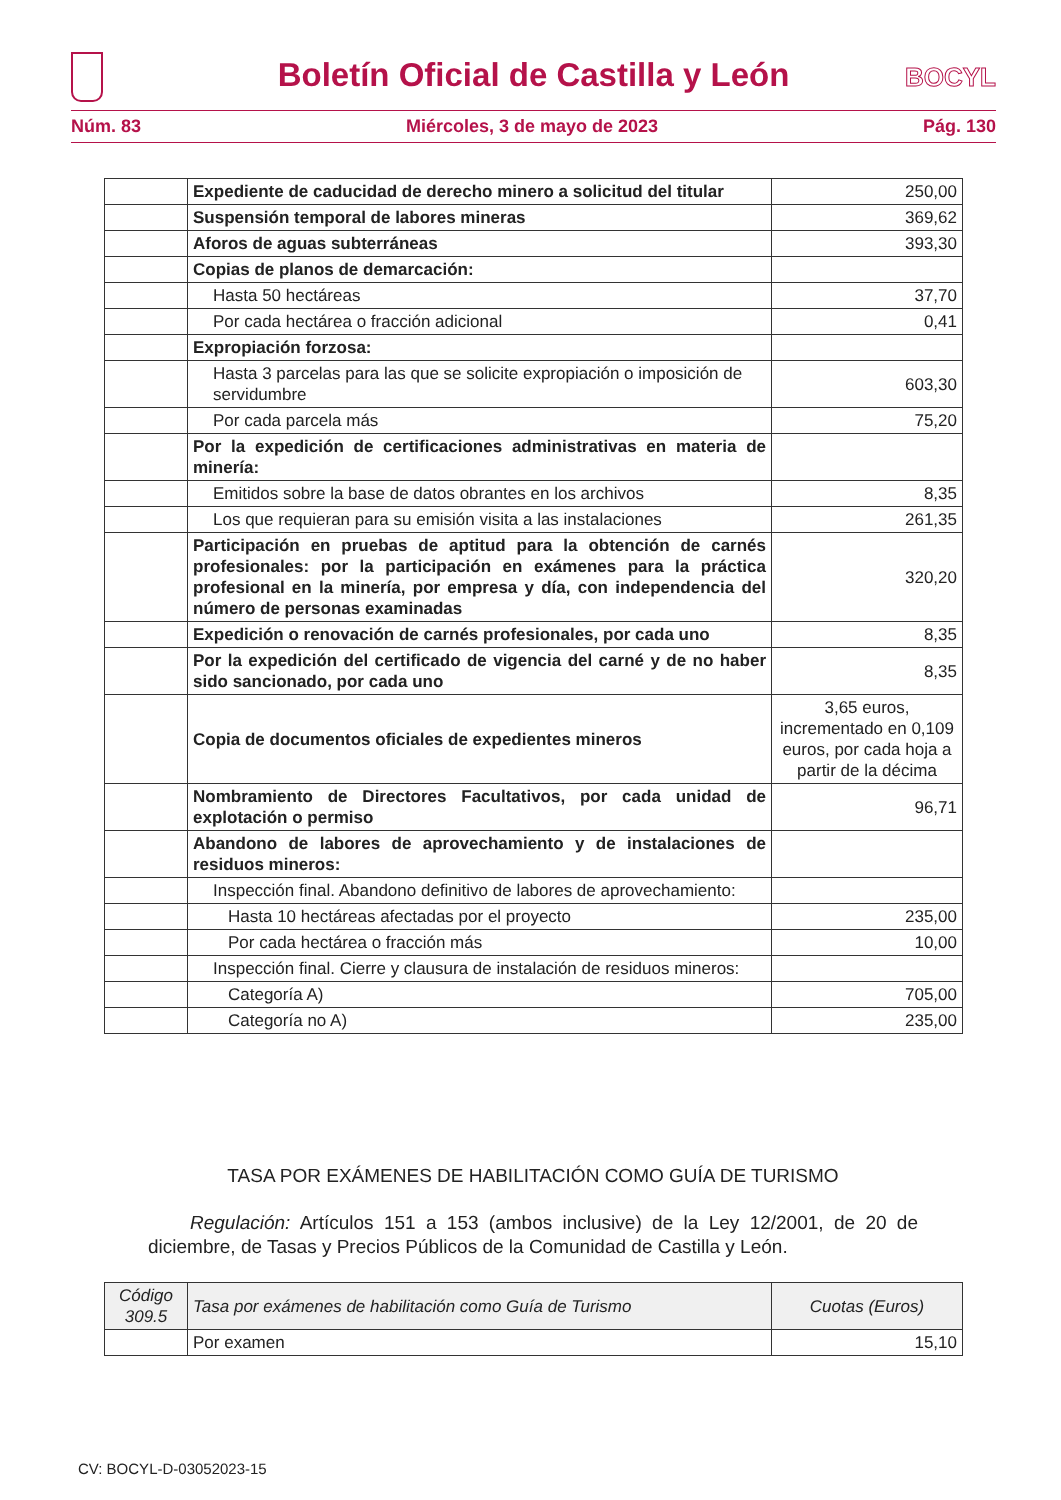Boletín Oficial de Castilla y León
BOCYL
Núm. 83 Miércoles, 3 de mayo de 2023 Pág. 130
| | Expediente de caducidad de derecho minero a solicitud del titular | 250,00 |
| | Suspensión temporal de labores mineras | 369,62 |
| | Aforos de aguas subterráneas | 393,30 |
| | Copias de planos de demarcación: | |
| | Hasta 50 hectáreas | 37,70 |
| | Por cada hectárea o fracción adicional | 0,41 |
| | Expropiación forzosa: | |
| | Hasta 3 parcelas para las que se solicite expropiación o imposición de servidumbre | 603,30 |
| | Por cada parcela más | 75,20 |
| | Por la expedición de certificaciones administrativas en materia de minería: | |
| | Emitidos sobre la base de datos obrantes en los archivos | 8,35 |
| | Los que requieran para su emisión visita a las instalaciones | 261,35 |
| | Participación en pruebas de aptitud para la obtención de carnés profesionales: por la participación en exámenes para la práctica profesional en la minería, por empresa y día, con independencia del número de personas examinadas | 320,20 |
| | Expedición o renovación de carnés profesionales, por cada uno | 8,35 |
| | Por la expedición del certificado de vigencia del carné y de no haber sido sancionado, por cada uno | 8,35 |
| | Copia de documentos oficiales de expedientes mineros | 3,65 euros, incrementado en 0,109 euros, por cada hoja a partir de la décima |
| | Nombramiento de Directores Facultativos, por cada unidad de explotación o permiso | 96,71 |
| | Abandono de labores de aprovechamiento y de instalaciones de residuos mineros: | |
| | Inspección final. Abandono definitivo de labores de aprovechamiento: | |
| | Hasta 10 hectáreas afectadas por el proyecto | 235,00 |
| | Por cada hectárea o fracción más | 10,00 |
| | Inspección final. Cierre y clausura de instalación de residuos mineros: | |
| | Categoría A) | 705,00 |
| | Categoría no A) | 235,00 |
TASA POR EXÁMENES DE HABILITACIÓN COMO GUÍA DE TURISMO
Regulación: Artículos 151 a 153 (ambos inclusive) de la Ley 12/2001, de 20 de diciembre, de Tasas y Precios Públicos de la Comunidad de Castilla y León.
| Código 309.5 | Tasa por exámenes de habilitación como Guía de Turismo | Cuotas (Euros) |
| --- | --- | --- |
| | Por examen | 15,10 |
CV: BOCYL-D-03052023-15